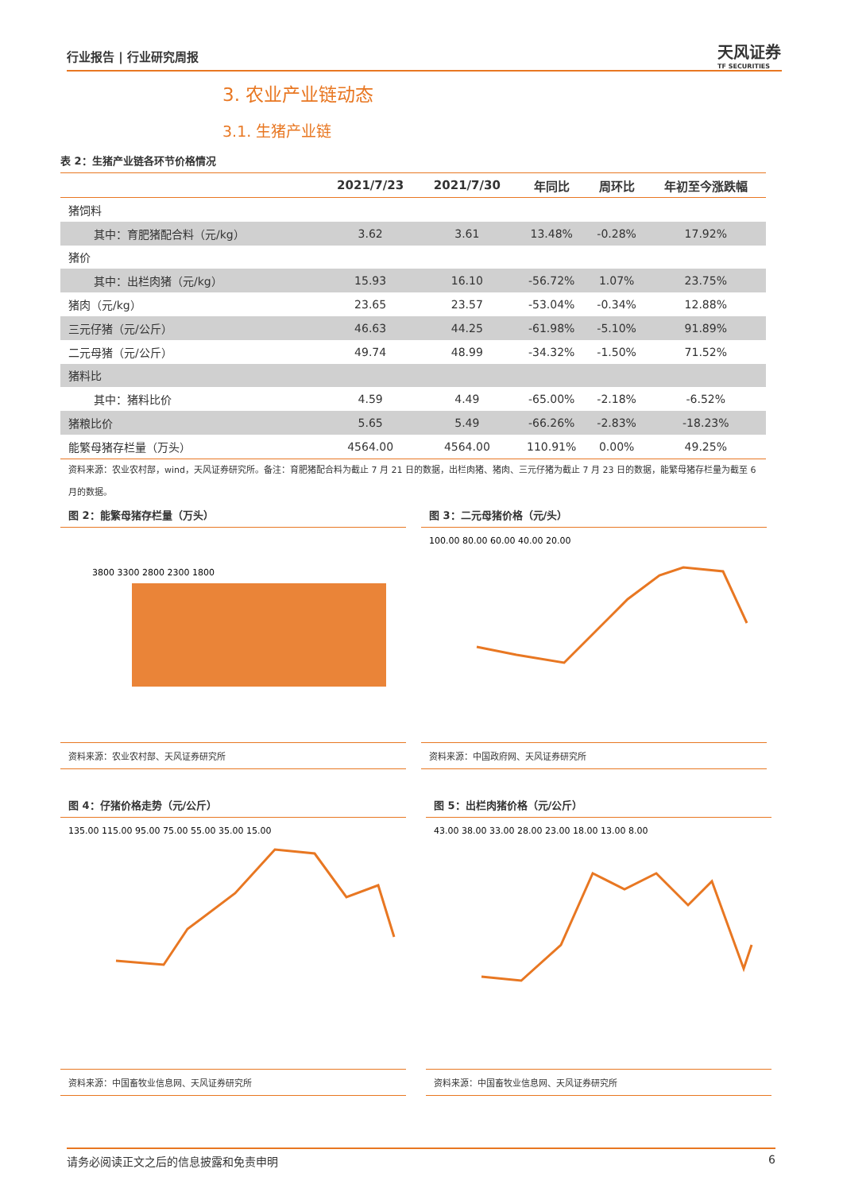行业报告 | 行业研究周报
天风证券
TF SECURITIES
3. 农业产业链动态
3.1. 生猪产业链
表 2：生猪产业链各环节价格情况
| | 2021/7/23 | 2021/7/30 | 年同比 | 周环比 | 年初至今涨跌幅 |
| --- | --- | --- | --- | --- | --- |
| 猪饲料 | | | | | |
| 其中：育肥猪配合料（元/kg） | 3.62 | 3.61 | 13.48% | -0.28% | 17.92% |
| 猪价 | | | | | |
| 其中：出栏肉猪（元/kg） | 15.93 | 16.10 | -56.72% | 1.07% | 23.75% |
| 猪肉（元/kg） | 23.65 | 23.57 | -53.04% | -0.34% | 12.88% |
| 三元仔猪（元/公斤） | 46.63 | 44.25 | -61.98% | -5.10% | 91.89% |
| 二元母猪（元/公斤） | 49.74 | 48.99 | -34.32% | -1.50% | 71.52% |
| 猪料比 | | | | | |
| 其中：猪料比价 | 4.59 | 4.49 | -65.00% | -2.18% | -6.52% |
| 猪粮比价 | 5.65 | 5.49 | -66.26% | -2.83% | -18.23% |
| 能繁母猪存栏量（万头） | 4564.00 | 4564.00 | 110.91% | 0.00% | 49.25% |
资料来源：农业农村部，wind，天风证券研究所。备注：育肥猪配合料为截止 7 月 21 日的数据，出栏肉猪、猪肉、三元仔猪为截止 7 月 23 日的数据，能繁母猪存栏量为截至 6 月的数据。
图 2：能繁母猪存栏量（万头）
3800 3300 2800 2300 1800
资料来源：农业农村部、天风证券研究所
图 3：二元母猪价格（元/头）
100.00 80.00 60.00 40.00 20.00
资料来源：中国政府网、天风证券研究所
图 4：仔猪价格走势（元/公斤）
135.00 115.00 95.00 75.00 55.00 35.00 15.00
资料来源：中国畜牧业信息网、天风证券研究所
图 5：出栏肉猪价格（元/公斤）
43.00 38.00 33.00 28.00 23.00 18.00 13.00 8.00
资料来源：中国畜牧业信息网、天风证券研究所
请务必阅读正文之后的信息披露和免责申明 6